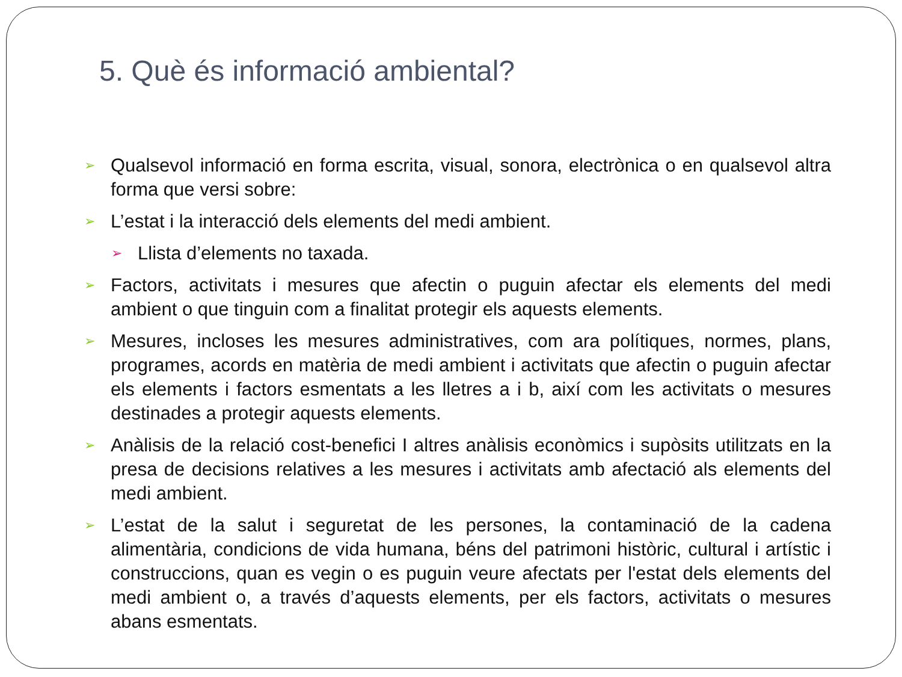5. Què és informació ambiental?
➢ Qualsevol informació en forma escrita, visual, sonora, electrònica o en qualsevol altra forma que versi sobre:
➢ L’estat i la interacció dels elements del medi ambient.
➢ Llista d’elements no taxada.
➢ Factors, activitats i mesures que afectin o puguin afectar els elements del medi ambient o que tinguin com a finalitat protegir els aquests elements.
➢ Mesures, incloses les mesures administratives, com ara polítiques, normes, plans, programes, acords en matèria de medi ambient i activitats que afectin o puguin afectar els elements i factors esmentats a les lletres a i b, així com les activitats o mesures destinades a protegir aquests elements.
➢ Anàlisis de la relació cost-benefici I altres anàlisis econòmics i supòsits utilitzats en la presa de decisions relatives a les mesures i activitats amb afectació als elements del medi ambient.
➢ L’estat de la salut i seguretat de les persones, la contaminació de la cadena alimentària, condicions de vida humana, béns del patrimoni històric, cultural i artístic i construccions, quan es vegin o es puguin veure afectats per l'estat dels elements del medi ambient o, a través d’aquests elements, per els factors, activitats o mesures abans esmentats.